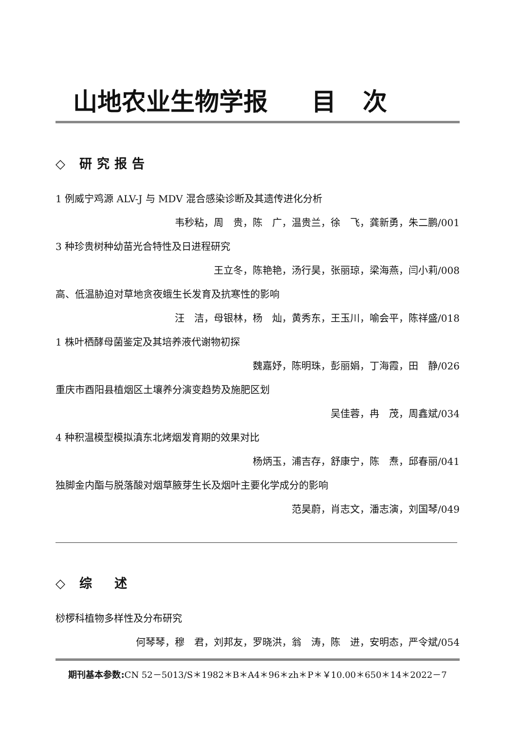山地农业生物学报 目次
◇ 研究报告
1 例威宁鸡源 ALV-J 与 MDV 混合感染诊断及其遗传进化分析
韦秒粘，周　贵，陈　广，温贵兰，徐　飞，龚新勇，朱二鹏/001
3 种珍贵树种幼苗光合特性及日进程研究
王立冬，陈艳艳，汤行昊，张丽琼，梁海燕，闫小莉/008
高、低温胁迫对草地贪夜蛾生长发育及抗寒性的影响
汪　洁，母银林，杨　灿，黄秀东，王玉川，喻会平，陈祥盛/018
1 株叶栖酵母菌鉴定及其培养液代谢物初探
魏嘉妤，陈明珠，彭丽娟，丁海霞，田　静/026
重庆市酉阳县植烟区土壤养分演变趋势及施肥区划
吴佳蓉，冉　茂，周鑫斌/034
4 种积温模型模拟滇东北烤烟发育期的效果对比
杨炳玉，浦吉存，舒康宁，陈　焘，邱春丽/041
独脚金内酯与脱落酸对烟草腋芽生长及烟叶主要化学成分的影响
范昊蔚，肖志文，潘志演，刘国琴/049
◇ 综　述
桫椤科植物多样性及分布研究
何琴琴，穆　君，刘邦友，罗晓洪，翁　涛，陈　进，安明态，严令斌/054
期刊基本参数: CN 52－5013/S＊1982＊B＊A4＊96＊zh＊P＊￥10.00＊650＊14＊2022－7